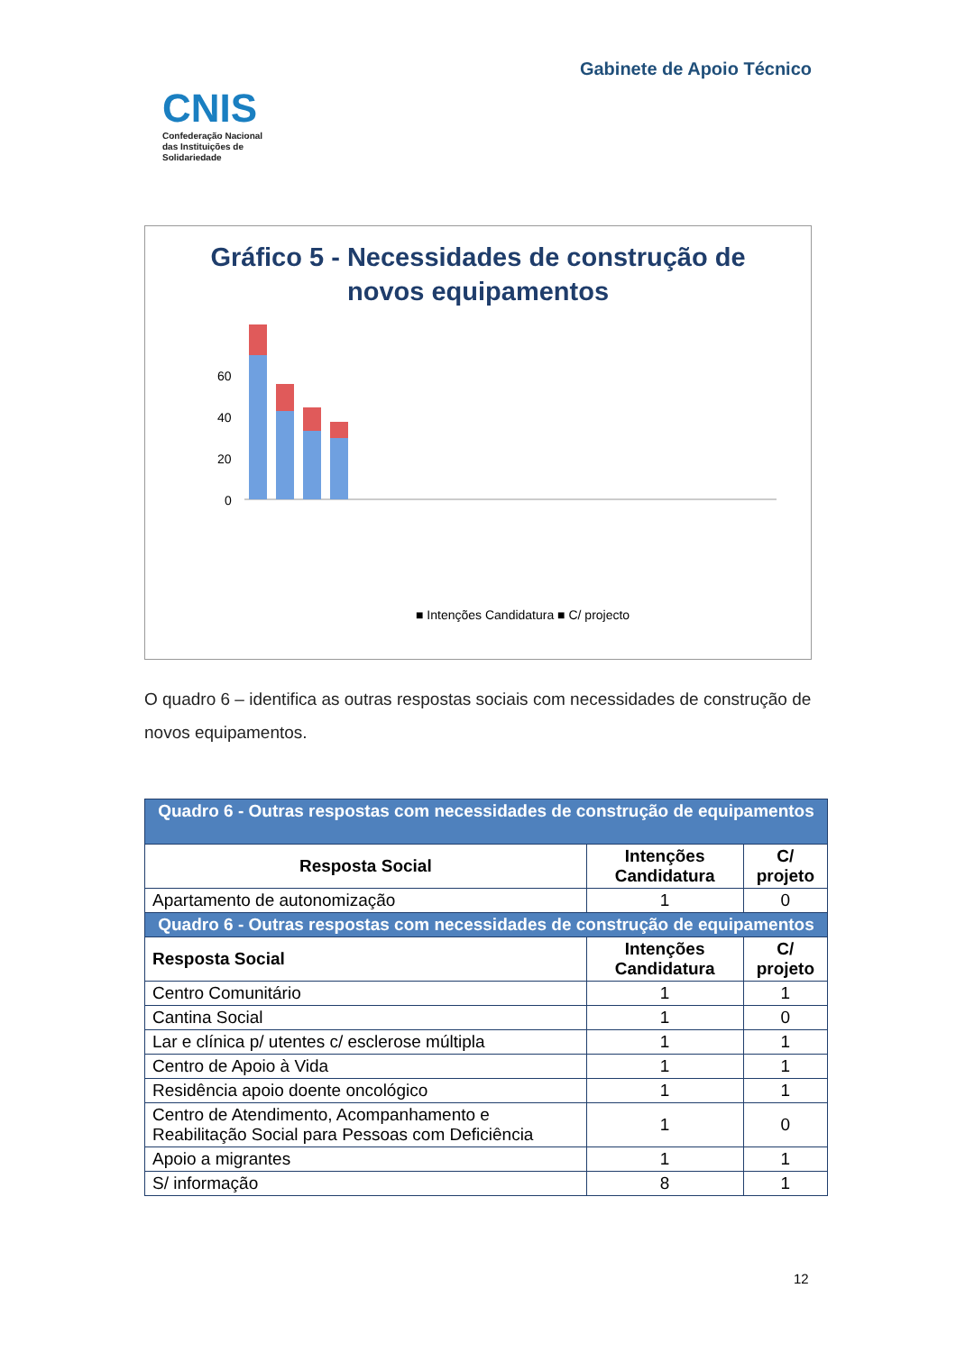CNIS
Confederação Nacional
das Instituições de
Solidariedade
Gabinete de Apoio Técnico
Gráfico 5 - Necessidades de construção de
novos equipamentos
60
40
20
0
■ Intenções Candidatura ■ C/ projecto
O quadro 6 – identifica as outras respostas sociais com necessidades de construção de novos equipamentos.
| Quadro 6 - Outras respostas com necessidades de construção de equipamentos | | |
| --- | --- | --- |
| Resposta Social | Intenções Candidatura | C/ projeto |
| Apartamento de autonomização | 1 | 0 |
| Quadro 6 - Outras respostas com necessidades de construção de equipamentos | | |
| Resposta Social | Intenções Candidatura | C/ projeto |
| Centro Comunitário | 1 | 1 |
| Cantina Social | 1 | 0 |
| Lar e clínica p/ utentes c/ esclerose múltipla | 1 | 1 |
| Centro de Apoio à Vida | 1 | 1 |
| Residência apoio doente oncológico | 1 | 1 |
| Centro de Atendimento, Acompanhamento e Reabilitação Social para Pessoas com Deficiência | 1 | 0 |
| Apoio a migrantes | 1 | 1 |
| S/ informação | 8 | 1 |
12